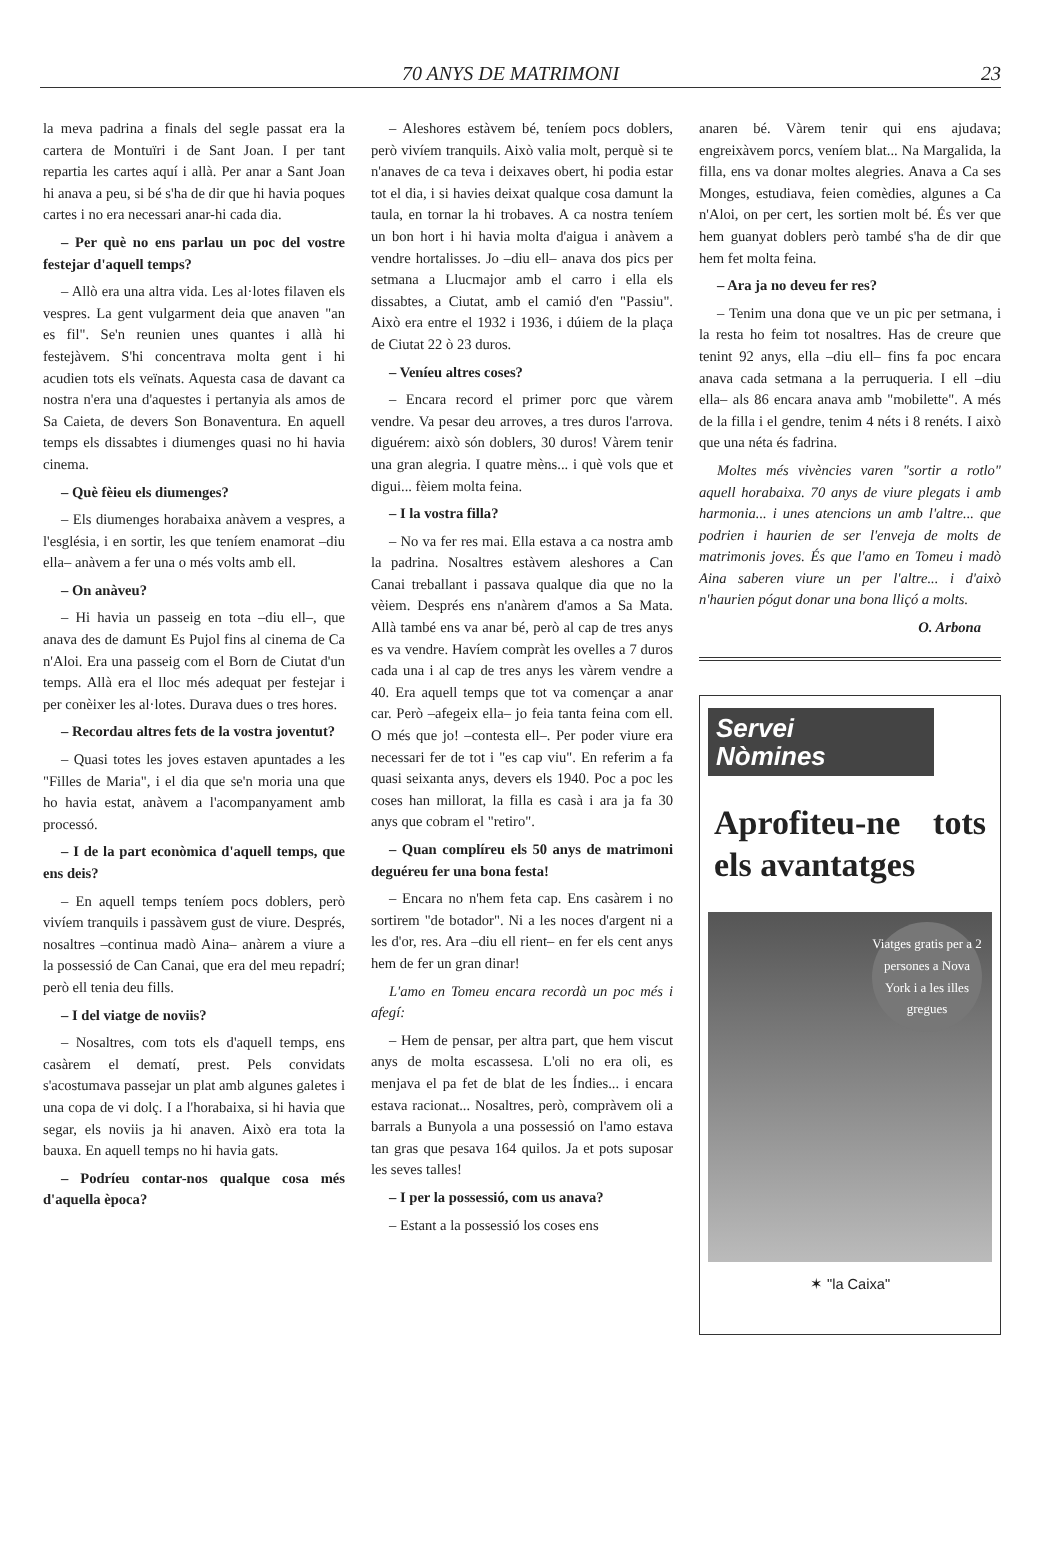70 ANYS DE MATRIMONI 23
la meva padrina a finals del segle passat era la cartera de Montuïri i de Sant Joan. I per tant repartia les cartes aquí i allà. Per anar a Sant Joan hi anava a peu, si bé s'ha de dir que hi havia poques cartes i no era necessari anar-hi cada dia.
– Per què no ens parlau un poc del vostre festejar d'aquell temps?
– Allò era una altra vida. Les al·lotes filaven els vespres. La gent vulgarment deia que anaven "an es fil". Se'n reunien unes quantes i allà hi festejàvem. S'hi concentrava molta gent i hi acudien tots els veïnats. Aquesta casa de davant ca nostra n'era una d'aquestes i pertanyia als amos de Sa Caieta, de devers Son Bonaventura. En aquell temps els dissabtes i diumenges quasi no hi havia cinema.
– Què fèieu els diumenges?
– Els diumenges horabaixa anàvem a vespres, a l'església, i en sortir, les que teníem enamorat –diu ella– anàvem a fer una o més volts amb ell.
– On anàveu?
– Hi havia un passeig en tota –diu ell–, que anava des de damunt Es Pujol fins al cinema de Ca n'Aloi. Era una passeig com el Born de Ciutat d'un temps. Allà era el lloc més adequat per festejar i per conèixer les al·lotes. Durava dues o tres hores.
– Recordau altres fets de la vostra joventut?
– Quasi totes les joves estaven apuntades a les "Filles de Maria", i el dia que se'n moria una que ho havia estat, anàvem a l'acompanyament amb processó.
– I de la part econòmica d'aquell temps, que ens deis?
– En aquell temps teníem pocs doblers, però vivíem tranquils i passàvem gust de viure. Després, nosaltres –continua madò Aina– anàrem a viure a la possessió de Can Canai, que era del meu repadrí; però ell tenia deu fills.
– I del viatge de noviis?
– Nosaltres, com tots els d'aquell temps, ens casàrem el dematí, prest. Pels convidats s'acostumava passejar un plat amb algunes galetes i una copa de vi dolç. I a l'horabaixa, si hi havia que segar, els noviis ja hi anaven. Això era tota la bauxa. En aquell temps no hi havia gats.
– Podríeu contar-nos qualque cosa més d'aquella època?
– Aleshores estàvem bé, teníem pocs doblers, però vivíem tranquils. Això valia molt, perquè si te n'anaves de ca teva i deixaves obert, hi podia estar tot el dia, i si havies deixat qualque cosa damunt la taula, en tornar la hi trobaves. A ca nostra teníem un bon hort i hi havia molta d'aigua i anàvem a vendre hortalisses. Jo –diu ell– anava dos pics per setmana a Llucmajor amb el carro i ella els dissabtes, a Ciutat, amb el camió d'en "Passiu". Això era entre el 1932 i 1936, i dúiem de la plaça de Ciutat 22 ò 23 duros.
– Veníeu altres coses?
– Encara record el primer porc que vàrem vendre. Va pesar deu arroves, a tres duros l'arrova. diguérem: això són doblers, 30 duros! Vàrem tenir una gran alegria. I quatre mèns... i què vols que et digui... fèiem molta feina.
– I la vostra filla?
– No va fer res mai. Ella estava a ca nostra amb la padrina. Nosaltres estàvem aleshores a Can Canai treballant i passava qualque dia que no la vèiem. Després ens n'anàrem d'amos a Sa Mata. Allà també ens va anar bé, però al cap de tres anys es va vendre. Havíem compràt les ovelles a 7 duros cada una i al cap de tres anys les vàrem vendre a 40. Era aquell temps que tot va començar a anar car. Però –afegeix ella– jo feia tanta feina com ell. O més que jo! –contesta ell–. Per poder viure era necessari fer de tot i "es cap viu". En referim a fa quasi seixanta anys, devers els 1940. Poc a poc les coses han millorat, la filla es casà i ara ja fa 30 anys que cobram el "retiro".
– Quan complíreu els 50 anys de matrimoni deguéreu fer una bona festa!
– Encara no n'hem feta cap. Ens casàrem i no sortirem "de botador". Ni a les noces d'argent ni a les d'or, res. Ara –diu ell rient– en fer els cent anys hem de fer un gran dinar!
L'amo en Tomeu encara recordà un poc més i afegí:
– Hem de pensar, per altra part, que hem viscut anys de molta escassesa. L'oli no era oli, es menjava el pa fet de blat de les Índies... i encara estava racionat... Nosaltres, però, compràvem oli a barrals a Bunyola a una possessió on l'amo estava tan gras que pesava 164 quilos. Ja et pots suposar les seves talles!
– I per la possessió, com us anava?
– Estant a la possessió los coses ens
anaren bé. Vàrem tenir qui ens ajudava; engreixàvem porcs, veníem blat... Na Margalida, la filla, ens va donar moltes alegries. Anava a Ca ses Monges, estudiava, feien comèdies, algunes a Ca n'Aloi, on per cert, les sortien molt bé. És ver que hem guanyat doblers però també s'ha de dir que hem fet molta feina.
– Ara ja no deveu fer res?
– Tenim una dona que ve un pic per setmana, i la resta ho feim tot nosaltres. Has de creure que tenint 92 anys, ella –diu ell– fins fa poc encara anava cada setmana a la perruqueria. I ell –diu ella– als 86 encara anava amb "mobilette". A més de la filla i el gendre, tenim 4 néts i 8 renéts. I això que una néta és fadrina.
Moltes més vivències varen "sortir a rotlo" aquell horabaixa. 70 anys de viure plegats i amb harmonia... i unes atencions un amb l'altre... que podrien i haurien de ser l'enveja de molts de matrimonis joves. És que l'amo en Tomeu i madò Aina saberen viure un per l'altre... i d'això n'haurien pógut donar una bona lliçó a molts.
O. Arbona
Servei
Nòmines
Aprofiteu-ne tots els avantatges
Viatges gratis per a 2 persones a Nova York i a les illes gregues
✶ "la Caixa"